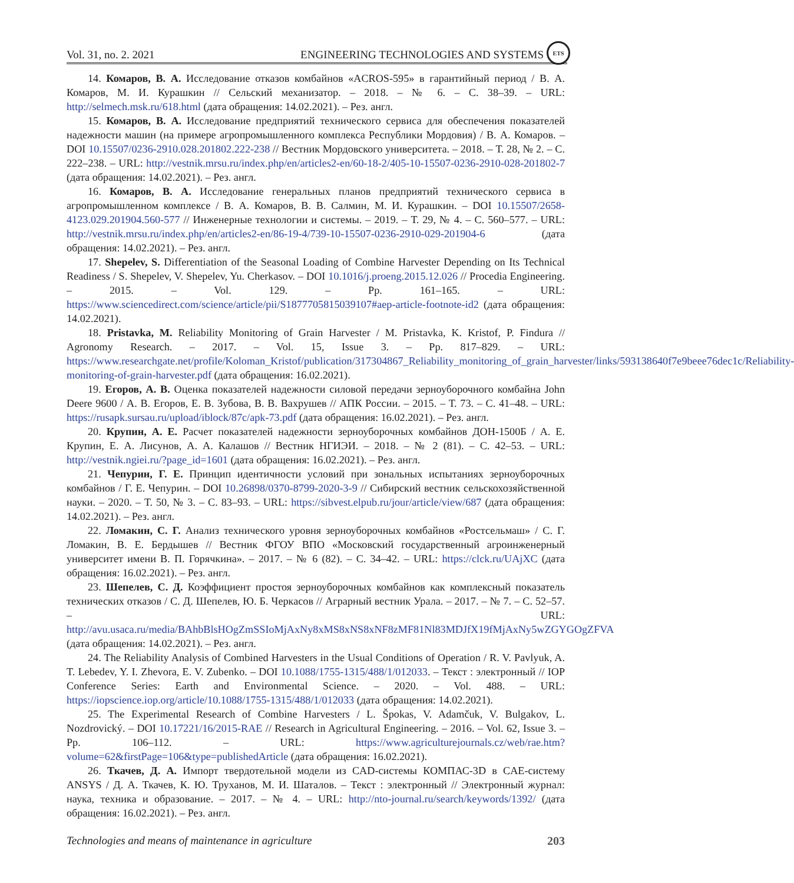ETS
Vol. 31, no. 2. 2021 ENGINEERING TECHNOLOGIES AND SYSTEMS
14. Комаров, В. А. Исследование отказов комбайнов «ACROS-595» в гарантийный период / В. А. Комаров, М. И. Курашкин // Сельский механизатор. – 2018. – № 6. – С. 38–39. – URL: http://selmech.msk.ru/618.html (дата обращения: 14.02.2021). – Рез. англ.
15. Комаров, В. А. Исследование предприятий технического сервиса для обеспечения показателей надежности машин (на примере агропромышленного комплекса Республики Мордовия) / В. А. Комаров. – DOI 10.15507/0236-2910.028.201802.222-238 // Вестник Мордовского университета. – 2018. – Т. 28, № 2. – С. 222–238. – URL: http://vestnik.mrsu.ru/index.php/en/articles2-en/60-18-2/405-10-15507-0236-2910-028-201802-7 (дата обращения: 14.02.2021). – Рез. англ.
16. Комаров, В. А. Исследование генеральных планов предприятий технического сервиса в агропромышленном комплексе / В. А. Комаров, В. В. Салмин, М. И. Курашкин. – DOI 10.15507/2658-4123.029.201904.560-577 // Инженерные технологии и системы. – 2019. – Т. 29, № 4. – С. 560–577. – URL: http://vestnik.mrsu.ru/index.php/en/articles2-en/86-19-4/739-10-15507-0236-2910-029-201904-6 (дата обращения: 14.02.2021). – Рез. англ.
17. Shepelev, S. Differentiation of the Seasonal Loading of Combine Harvester Depending on Its Technical Readiness / S. Shepelev, V. Shepelev, Yu. Cherkasov. – DOI 10.1016/j.proeng.2015.12.026 // Procedia Engineering. – 2015. – Vol. 129. – Pp. 161–165. – URL: https://www.sciencedirect.com/science/article/pii/S1877705815039107#aep-article-footnote-id2 (дата обращения: 14.02.2021).
18. Pristavka, M. Reliability Monitoring of Grain Harvester / M. Pristavka, K. Kristof, P. Findura // Agronomy Research. – 2017. – Vol. 15, Issue 3. – Pp. 817–829. – URL: https://www.researchgate.net/profile/Koloman_Kristof/publication/317304867_Reliability_monitoring_of_grain_harvester/links/593138640f7e9beee76dec1c/Reliability-monitoring-of-grain-harvester.pdf (дата обращения: 16.02.2021).
19. Егоров, А. В. Оценка показателей надежности силовой передачи зерноуборочного комбайна John Deere 9600 / А. В. Егоров, Е. В. Зубова, В. В. Вахрушев // АПК России. – 2015. – Т. 73. – С. 41–48. – URL: https://rusapk.sursau.ru/upload/iblock/87c/apk-73.pdf (дата обращения: 16.02.2021). – Рез. англ.
20. Крупин, А. Е. Расчет показателей надежности зерноуборочных комбайнов ДОН-1500Б / А. Е. Крупин, Е. А. Лисунов, А. А. Калашов // Вестник НГИЭИ. – 2018. – № 2 (81). – С. 42–53. – URL: http://vestnik.ngiei.ru/?page_id=1601 (дата обращения: 16.02.2021). – Рез. англ.
21. Чепурин, Г. Е. Принцип идентичности условий при зональных испытаниях зерноуборочных комбайнов / Г. Е. Чепурин. – DOI 10.26898/0370-8799-2020-3-9 // Сибирский вестник сельскохозяйственной науки. – 2020. – Т. 50, № 3. – С. 83–93. – URL: https://sibvest.elpub.ru/jour/article/view/687 (дата обращения: 14.02.2021). – Рез. англ.
22. Ломакин, С. Г. Анализ технического уровня зерноуборочных комбайнов «Ростсельмаш» / С. Г. Ломакин, В. Е. Бердышев // Вестник ФГОУ ВПО «Московский государственный агроинженерный университет имени В. П. Горячкина». – 2017. – № 6 (82). – С. 34–42. – URL: https://clck.ru/UAjXC (дата обращения: 16.02.2021). – Рез. англ.
23. Шепелев, С. Д. Коэффициент простоя зерноуборочных комбайнов как комплексный показатель технических отказов / С. Д. Шепелев, Ю. Б. Черкасов // Аграрный вестник Урала. – 2017. – № 7. – С. 52–57. – URL: http://avu.usaca.ru/media/BAhbBlsHOgZmSSIoMjAxNy8xMS8xNS8xNF8zMF81Nl83MDJfX19fMjAxNy5wZGYGOgZFVA (дата обращения: 14.02.2021). – Рез. англ.
24. The Reliability Analysis of Combined Harvesters in the Usual Conditions of Operation / R. V. Pavlyuk, A. T. Lebedev, Y. I. Zhevora, E. V. Zubenko. – DOI 10.1088/1755-1315/488/1/012033. – Текст : электронный // IOP Conference Series: Earth and Environmental Science. – 2020. – Vol. 488. – URL: https://iopscience.iop.org/article/10.1088/1755-1315/488/1/012033 (дата обращения: 14.02.2021).
25. The Experimental Research of Combine Harvesters / L. Špokas, V. Adamčuk, V. Bulgakov, L. Nozdrovický. – DOI 10.17221/16/2015-RAE // Research in Agricultural Engineering. – 2016. – Vol. 62, Issue 3. – Pp. 106–112. – URL: https://www.agriculturejournals.cz/web/rae.htm?volume=62&firstPage=106&type=publishedArticle (дата обращения: 16.02.2021).
26. Ткачев, Д. А. Импорт твердотельной модели из CAD-системы КОМПАС-3D в CAE-систему ANSYS / Д. А. Ткачев, К. Ю. Труханов, М. И. Шаталов. – Текст : электронный // Электронный журнал: наука, техника и образование. – 2017. – № 4. – URL: http://nto-journal.ru/search/keywords/1392/ (дата обращения: 16.02.2021). – Рез. англ.
Technologies and means of maintenance in agriculture 203